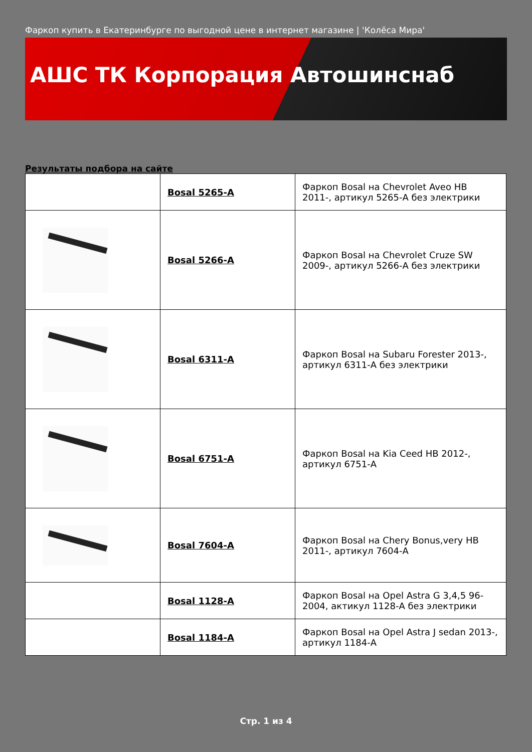Фаркоп купить в Екатеринбурге по выгодной цене в интернет магазине | 'Колёса Мира'
АШС ТК Корпорация Автошинснаб
Результаты подбора на сайте
| | Bosal 5265-A | Фаркоп Bosal на Chevrolet Aveo HB 2011-, артикул 5265-A без электрики |
| | Bosal 5266-A | Фаркоп Bosal на Chevrolet Cruze SW 2009-, артикул 5266-A без электрики |
| | Bosal 6311-A | Фаркоп Bosal на Subaru Forester 2013-, артикул 6311-A без электрики |
| | Bosal 6751-A | Фаркоп Bosal на Kia Ceed HB 2012-, артикул 6751-A |
| | Bosal 7604-A | Фаркоп Bosal на Chery Bonus,very HB 2011-, артикул 7604-A |
| | Bosal 1128-A | Фаркоп Bosal на Opel Astra G 3,4,5 96-2004, актикул 1128-A без электрики |
| | Bosal 1184-A | Фаркоп Bosal на Opel Astra J sedan 2013-, артикул 1184-A |
Стр. 1 из 4